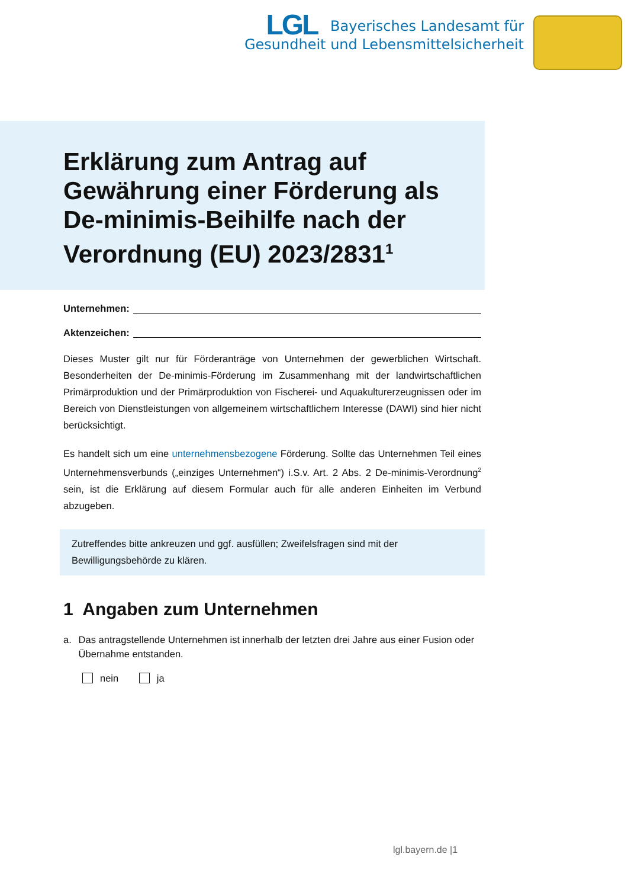LGL Bayerisches Landesamt für
Gesundheit und Lebensmittelsicherheit
Erklärung zum Antrag auf Gewährung einer Förderung als De-minimis-Beihilfe nach der Verordnung (EU) 2023/2831<sup>1</sup>
Unternehmen:
Aktenzeichen:
Dieses Muster gilt nur für Förderanträge von Unternehmen der gewerblichen Wirtschaft. Besonderheiten der De-minimis-Förderung im Zusammenhang mit der landwirtschaftlichen Primärproduktion und der Primärproduktion von Fischerei- und Aquakulturerzeugnissen oder im Bereich von Dienstleistungen von allgemeinem wirtschaftlichem Interesse (DAWI) sind hier nicht berücksichtigt.
Es handelt sich um eine unternehmensbezogene Förderung. Sollte das Unternehmen Teil eines Unternehmensverbunds („einziges Unternehmen“) i.S.v. Art. 2 Abs. 2 De-minimis-Verordnung<sup>2</sup> sein, ist die Erklärung auf diesem Formular auch für alle anderen Einheiten im Verbund abzugeben.
Zutreffendes bitte ankreuzen und ggf. ausfüllen; Zweifelsfragen sind mit der Bewilligungsbehörde zu klären.
1 Angaben zum Unternehmen
a. Das antragstellende Unternehmen ist innerhalb der letzten drei Jahre aus einer Fusion oder Übernahme entstanden.
nein ja
lgl.bayern.de |1